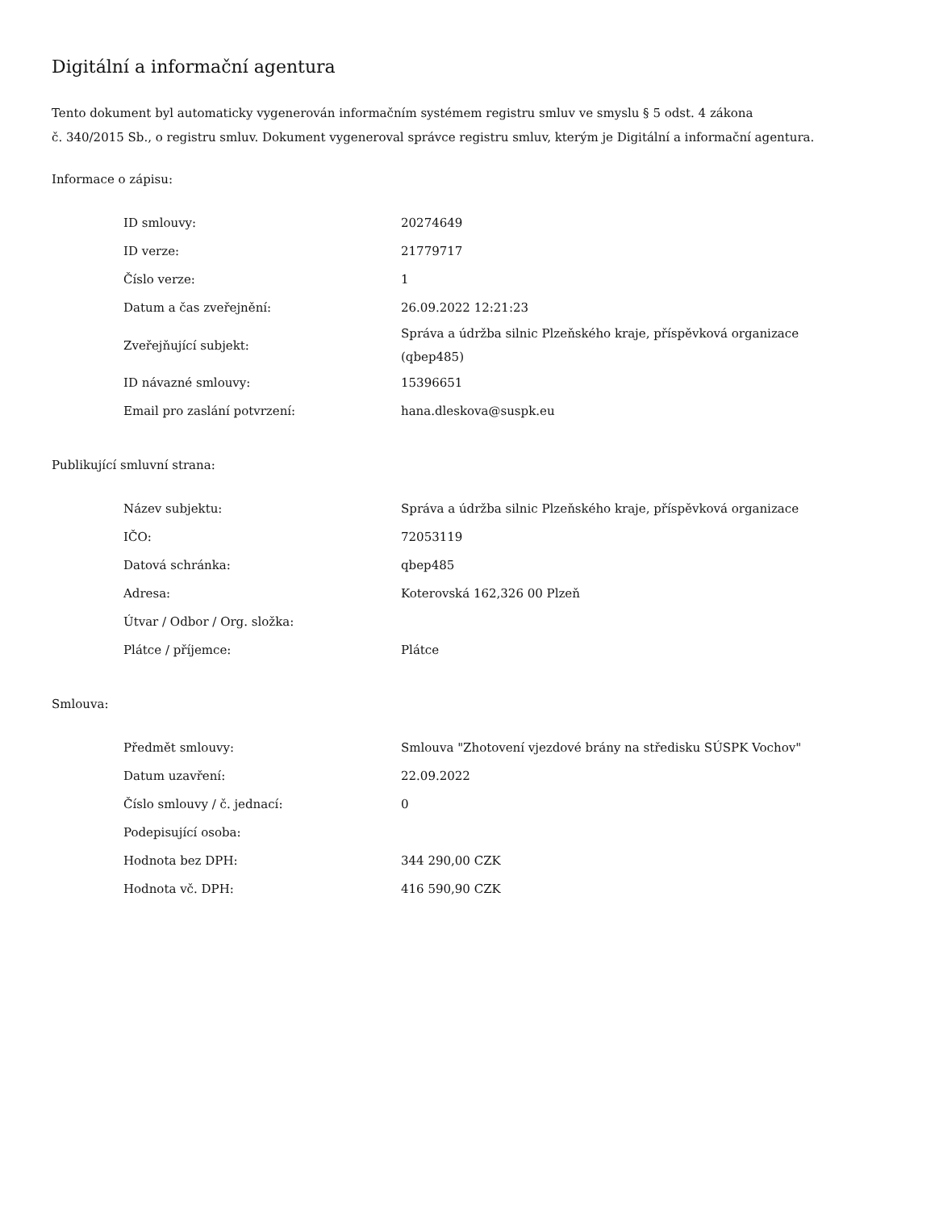Digitální a informační agentura
Tento dokument byl automaticky vygenerován informačním systémem registru smluv ve smyslu § 5 odst. 4 zákona
č. 340/2015 Sb., o registru smluv. Dokument vygeneroval správce registru smluv, kterým je Digitální a informační agentura.
Informace o zápisu:
| ID smlouvy: | 20274649 |
| ID verze: | 21779717 |
| Číslo verze: | 1 |
| Datum a čas zveřejnění: | 26.09.2022 12:21:23 |
| Zveřejňující subjekt: | Správa a údržba silnic Plzeňského kraje, příspěvková organizace (qbep485) |
| ID návazné smlouvy: | 15396651 |
| Email pro zaslání potvrzení: | hana.dleskova@suspk.eu |
Publikující smluvní strana:
| Název subjektu: | Správa a údržba silnic Plzeňského kraje, příspěvková organizace |
| IČO: | 72053119 |
| Datová schránka: | qbep485 |
| Adresa: | Koterovská 162,326 00 Plzeň |
| Útvar / Odbor / Org. složka: | |
| Plátce / příjemce: | Plátce |
Smlouva:
| Předmět smlouvy: | Smlouva "Zhotovení vjezdové brány na středisku SÚSPK Vochov" |
| Datum uzavření: | 22.09.2022 |
| Číslo smlouvy / č. jednací: | 0 |
| Podepisující osoba: | |
| Hodnota bez DPH: | 344 290,00 CZK |
| Hodnota vč. DPH: | 416 590,90 CZK |